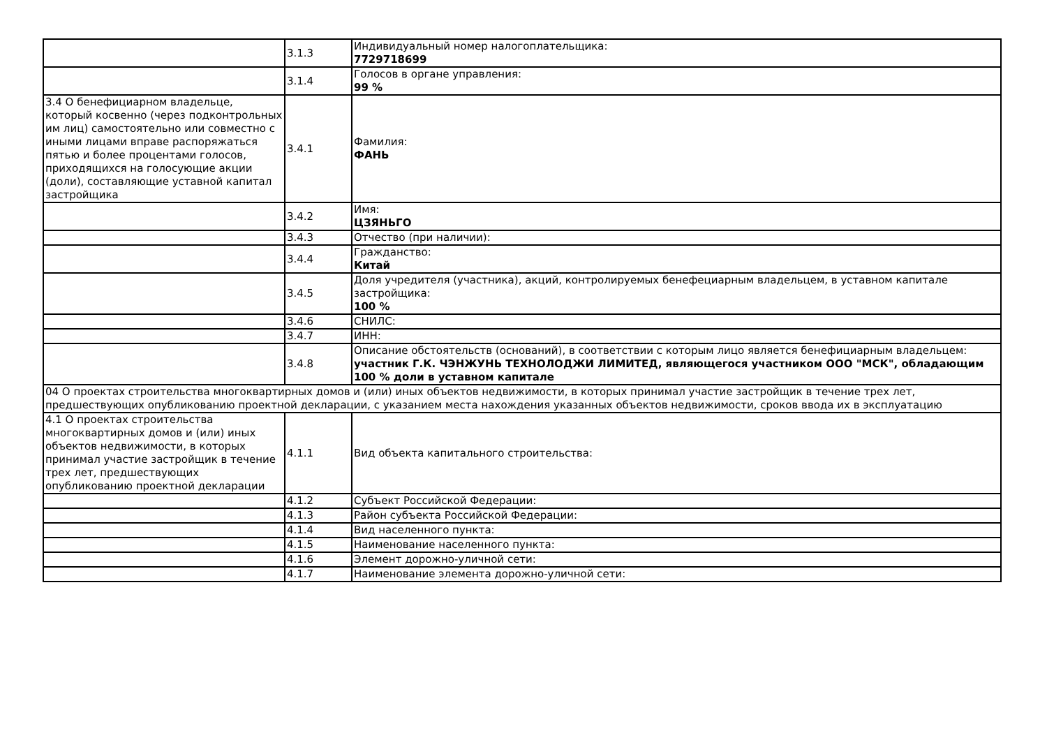| | 3.1.3 | Индивидуальный номер налогоплательщика: 7729718699 |
| | 3.1.4 | Голосов в органе управления: 99 % |
| 3.4 О бенефициарном владельце, который косвенно (через подконтрольных им лиц) самостоятельно или совместно с иными лицами вправе распоряжаться пятью и более процентами голосов, приходящихся на голосующие акции (доли), составляющие уставной капитал застройщика | 3.4.1 | Фамилия: ФАНЬ |
| | 3.4.2 | Имя: ЦЗЯНЬГО |
| | 3.4.3 | Отчество (при наличии): |
| | 3.4.4 | Гражданство: Китай |
| | 3.4.5 | Доля учредителя (участника), акций, контролируемых бенефециарным владельцем, в уставном капитале застройщика: 100 % |
| | 3.4.6 | СНИЛС: |
| | 3.4.7 | ИНН: |
| | 3.4.8 | Описание обстоятельств (оснований), в соответствии с которым лицо является бенефициарным владельцем: участник Г.К. ЧЭНЖУНЬ ТЕХНОЛОДЖИ ЛИМИТЕД, являющегося участником ООО "МСК", обладающим 100 % доли в уставном капитале |
| 04 О проектах строительства многоквартирных домов и (или) иных объектов недвижимости, в которых принимал участие застройщик в течение трех лет, предшествующих опубликованию проектной декларации, с указанием места нахождения указанных объектов недвижимости, сроков ввода их в эксплуатацию | | |
| 4.1 О проектах строительства многоквартирных домов и (или) иных объектов недвижимости, в которых принимал участие застройщик в течение трех лет, предшествующих опубликованию проектной декларации | 4.1.1 | Вид объекта капитального строительства: |
| | 4.1.2 | Субъект Российской Федерации: |
| | 4.1.3 | Район субъекта Российской Федерации: |
| | 4.1.4 | Вид населенного пункта: |
| | 4.1.5 | Наименование населенного пункта: |
| | 4.1.6 | Элемент дорожно-уличной сети: |
| | 4.1.7 | Наименование элемента дорожно-уличной сети: |